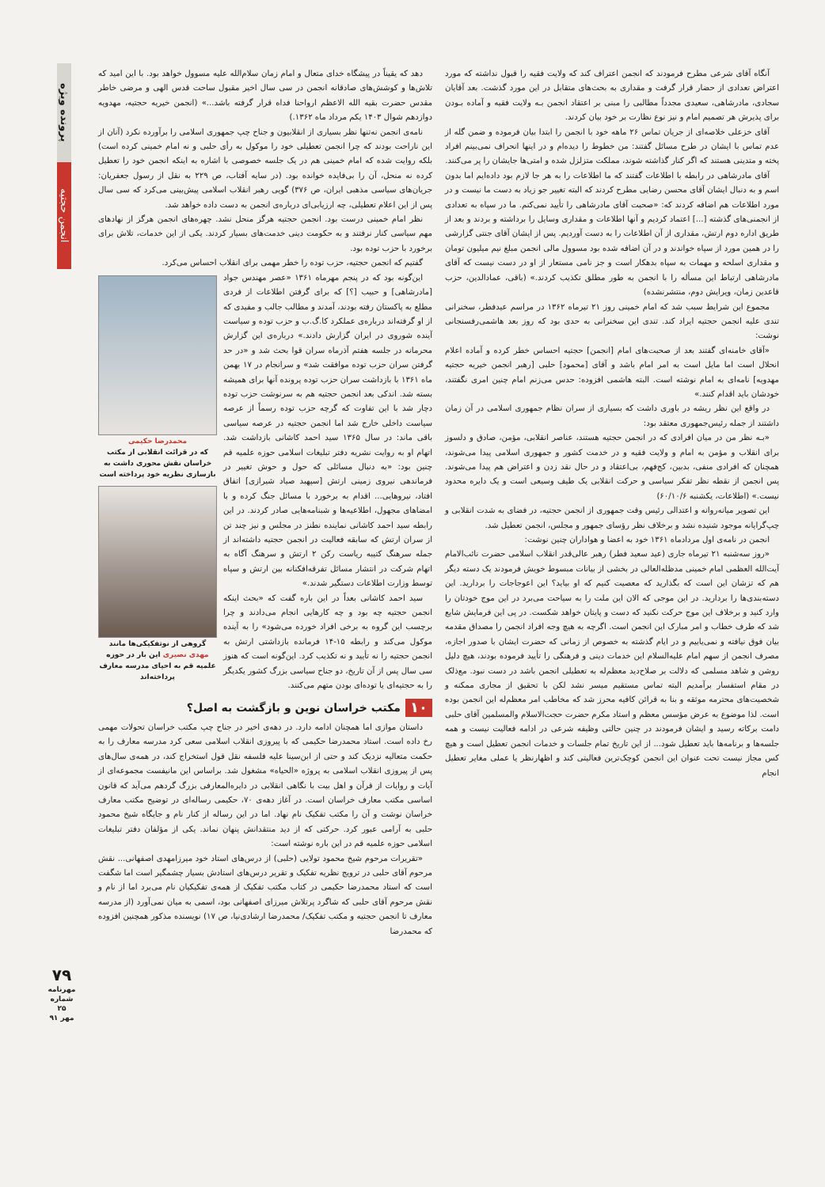آنگاه آقای شرعی مطرح فرمودند که انجمن اعتراف کند که ولایت فقیه را قبول نداشته که مورد اعتراض تعدادی از حضار قرار گرفت و مقداری به بحث‌های متقابل در این مورد گذشت. بعد آقایان سجادی، مادرشاهی، سعیدی مجدداً مطالبی را مبنی بر اعتقاد انجمن بـه ولایت فقیه و آماده بـودن برای پذیرش هر تصمیم امام و نیز نوع نظارت بر خود بیان کردند.
آقای خزعلی خلاصه‌ای از جریان تماس ۲۶ ماهه خود با انجمن را ابتدا بیان فرموده و ضمن گله از عدم تماس با ایشان در طرح مسائل گفتند: من خطوط را دیده‌ام و در اینها انحراف نمی‌بینم افراد پخته و متدینی هستند که اگر کنار گذاشته شوند، مملکت متزلزل شده و امتی‌ها جایشان را پر می‌کنند.
آقای مادرشاهی در رابطه با اطلاعات گفتند که ما اطلاعات را به هر جا لازم بود داده‌ایم اما بدون اسم و به دنبال ایشان آقای محسن رضایی مطرح کردند که البته تغییر جو زیاد به دست ما نیست و در مورد اطلاعات هم اضافه کردند که: «صحبت آقای مادرشاهی را تأیید نمی‌کنم. ما در سپاه به تعدادی از انجمنی‌های گذشته [...] اعتماد کردیم و آنها اطلاعات و مقداری وسایل را برداشته و بردند و بعد از طریق اداره دوم ارتش، مقداری از آن اطلاعات را به دست آوردیم. پس از ایشان آقای جنتی گزارشی را در همین مورد از سپاه خواندند و در آن اضافه شده بود مسوول مالی انجمن مبلغ نیم میلیون تومان و مقداری اسلحه و مهمات به سپاه بدهکار است و جز نامی مستعار از او در دست نیست که آقای مادرشاهی ارتباط این مسأله را با انجمن به طور مطلق تکذیب کردند.» (باقی، عمادالدین، حزب قاعدین زمان، ویرایش دوم، منتشرنشده)
مجموع این شرایط سبب شد که امام خمینی روز ۲۱ تیرماه ۱۳۶۲ در مراسم عیدفطر، سخنرانی تندی علیه انجمن حجتیه ایراد کند. تندی این سخنرانی به حدی بود که روز بعد هاشمی‌رفسنجانی نوشت:
«آقای خامنه‌ای گفتند بعد از صحبت‌های امام [انجمن] حجتیه احساس خطر کرده و آماده اعلام انحلال است اما مایل است به امر امام باشد و آقای [محمود] حلبی [رهبر انجمن خیریه حجتیه مهدویه] نامه‌ای به امام نوشته است. البته هاشمی افزوده: حدس می‌زنم امام چنین امری نگفتند، خودشان باید اقدام کنند.»
در واقع این نظر ریشه در باوری داشت که بسیاری از سران نظام جمهوری اسلامی در آن زمان داشتند از جمله رئیس‌جمهوری معتقد بود:
«بـه نظر من در میان افرادی که در انجمن حجتیه هستند، عناصر انقلابی، مؤمن، صادق و دلسوز برای انقلاب و مؤمن به امام و ولایت فقیه و در خدمت کشور و جمهوری اسلامی پیدا می‌شوند، همچنان که افرادی منفی، بدبین، کج‌فهم، بی‌اعتقاد و در حال نقد زدن و اعتراض هم پیدا می‌شوند. پس انجمن از نقطه نظر تفکر سیاسی و حرکت انقلابی یک طیف وسیعی است و یک دایره محدود نیست.» (اطلاعات، یکشنبه ۶۰/۱۰/۶)
این تصویر میانه‌روانه و اعتدالی رئیس وقت جمهوری از انجمن حجتیه، در فضای به شدت انقلابی و چپ‌گرایانه موجود شنیده نشد و برخلاف نظر رؤسای جمهور و مجلس، انجمن تعطیل شد.
انجمن در نامه‌ی اول مردادماه ۱۳۶۱ خود به اعضا و هواداران چنین نوشت:
«روز سه‌شنبه ۲۱ تیرماه جاری (عید سعید فطر) رهبر عالی‌قدر انقلاب اسلامی حضرت نائب‌الامام آیت‌الله العظمی امام خمینی مدظله‌العالی در بخشی از بیانات مبسوط خویش فرمودند یک دسته دیگر هم که تزشان این است که بگذارید که معصیت کنیم که او بیاید؟ این اعوجاجات را بردارید. این دسته‌بندی‌ها را بردارید. در این موجی که الان این ملت را به سیاحت می‌برد در این موج خودتان را وارد کنید و برخلاف این موج حرکت نکنید که دست و پایتان خواهد شکست. در پی این فرمایش شایع شد که طرف خطاب و امر مبارک این انجمن است. اگرچه به هیچ وجه افراد انجمن را مصداق مقدمه بیان فوق نیافته و نمی‌یابیم و در ایام گذشته به خصوص از زمانی که حضرت ایشان با صدور اجازه، مصرف انجمن از سهم امام علیه‌السلام این خدمات دینی و فرهنگی را تأیید فرموده بودند، هیچ دلیل روشن و شاهد مسلمی که دلالت بر صلاح‌دید معظم‌له به تعطیلی انجمن باشد در دست نبود. مع‌ذلک در مقام استفسار برآمدیم البته تماس مستقیم میسر نشد لکن با تحقیق از مجاری ممکنه و شخصیت‌های محترمه موثقه و بنا به قرائن کافیه محرز شد که مخاطب امر معظم‌له این انجمن بوده است. لذا موضوع به عرض مؤسس معظم و استاد مکرم حضرت حجت‌الاسلام والمسلمین آقای حلبی دامت برکاته رسید و ایشان فرمودند در چنین حالتی وظیفه شرعی در ادامه فعالیت نیست و همه جلسه‌ها و برنامه‌ها باید تعطیل شود... از این تاریخ تمام جلسات و خدمات انجمن تعطیل است و هیچ کس مجاز نیست تحت عنوان این انجمن کوچک‌ترین فعالیتی کند و اظهارنظر یا عملی مغایر تعطیل انجام
دهد که یقیناً در پیشگاه خدای متعال و امام زمان سلام‌الله علیه مسوول خواهد بود. با این امید که تلاش‌ها و کوشش‌های صادقانه انجمن در سی سال اخیر مقبول ساحت قدس الهی و مرضی خاطر مقدس حضرت بقیه الله الاعظم ارواحنا فداه قرار گرفته باشد...» (انجمن خیریه حجتیه، مهدویه دوازدهم شوال ۱۴۰۳ یکم مرداد ماه ۱۳۶۲.)
نامه‌ی انجمن نه‌تنها نظر بسیاری از انقلابیون و جناح چپ جمهوری اسلامی را برآورده نکرد (آنان از این ناراحت بودند که چرا انجمن تعطیلی خود را موکول به رأی حلبی و نه امام خمینی کرده است) بلکه روایت شده که امام خمینی هم در یک جلسه خصوصی با اشاره به اینکه انجمن خود را تعطیل کرده نه منحل، آن را بی‌فایده خوانده بود. (در سایه آفتاب، ص ۲۲۹ به نقل از رسول جعفریان: جریان‌های سیاسی مذهبی ایران، ص ۳۷۶) گویی رهبر انقلاب اسلامی پیش‌بینی می‌کرد که سی سال پس از این اعلام تعطیلی، چه ارزیابی‌ای درباره‌ی انجمن به دست داده خواهد شد.
نظر امام خمینی درست بود. انجمن حجتیه هرگز منحل نشد. چهره‌های انجمن هرگز از نهادهای مهم سیاسی کنار نرفتند و به حکومت دینی خدمت‌های بسیار کردند. یکی از این خدمات، تلاش برای برخورد با حزب توده بود.
گفتیم که انجمن حجتیه، حزب توده را خطر مهمی برای انقلاب احساس می‌کرد.
محمدرضا حکیمی
که در قرائت انقلابی از مکتب خراسان نقش محوری داشت به بازسازی نظریه خود پرداخته است
گروهی از نوتفکیکی‌ها مانند مهدی نصیری این بار در حوزه علمیه قم به احیای مدرسه معارف پرداخته‌اند
این‌گونه بود که در پنجم مهرماه ۱۳۶۱ «عصر مهندس جواد [مادرشاهی] و حبیب [؟] که برای گرفتن اطلاعات از فردی مطلع به پاکستان رفته بودند، آمدند و مطالب جالب و مفیدی که از او گرفته‌اند درباره‌ی عملکرد کا.گ.ب و حزب توده و سیاست آینده شوروی در ایران گزارش دادند.» درباره‌ی این گزارش محرمانه در جلسه هفتم آذرماه سران قوا بحث شد و «در حد گرفتن سران حزب توده موافقت شد» و سرانجام در ۱۷ بهمن ماه ۱۳۶۱ با بازداشت سران حزب توده پرونده آنها برای همیشه بسته شد. اندکی بعد انجمن حجتیه هم به سرنوشت حزب توده دچار شد با این تفاوت که گرچه حزب توده رسماً از عرصه سیاست داخلی خارج شد اما انجمن حجتیه در عرصه سیاسی باقی ماند: در سال ۱۳۶۵ سید احمد کاشانی بازداشت شد. اتهام او به روایت نشریه دفتر تبلیغات اسلامی حوزه علمیه قم چنین بود: «به دنبال مسائلی که حول و حوش تغییر در فرماندهی نیروی زمینی ارتش [سپهبد صیاد شیرازی] اتفاق افتاد، نیروهایی... اقدام به برخورد با مسائل جنگ کرده و با امضاهای مجهول، اطلاعیه‌ها و شبنامه‌هایی صادر کردند. در این رابطه سید احمد کاشانی نماینده نطنز در مجلس و نیز چند تن از سران ارتش که سابقه فعالیت در انجمن حجتیه داشته‌اند از جمله سرهنگ کتیبه ریاست رکن ۲ ارتش و سرهنگ آگاه به اتهام شرکت در انتشار مسائل تفرقه‌افکنانه بین ارتش و سپاه توسط وزارت اطلاعات دستگیر شدند.»
سید احمد کاشانی بعداً در این باره گفت که «بحث اینکه انجمن حجتیه چه بود و چه کارهایی انجام می‌دادند و چرا برچسب این گروه به برخی افراد خورده می‌شود» را به آینده موکول می‌کند و رابطه ۱۵-۱۴ فرمانده بازداشتی ارتش به انجمن حجتیه را نه تأیید و نه تکذیب کرد. این‌گونه است که هنوز سی سال پس از آن تاریخ، دو جناح سیاسی بزرگ کشور یکدیگر را به حجتیه‌ای یا توده‌ای بودن متهم می‌کنند.
۱۰ مکتب خراسان نوین و بازگشت به اصل؟
داستان موازی اما همچنان ادامه دارد. در دهه‌ی اخیر در جناح چپ مکتب خراسان تحولات مهمی رخ داده است. استاد محمدرضا حکیمی که با پیروزی انقلاب اسلامی سعی کرد مدرسه معارف را به حکمت متعالیه نزدیک کند و حتی از ابن‌سینا علیه فلسفه نقل قول استخراج کند، در همه‌ی سال‌های پس از پیروزی انقلاب اسلامی به پروژه «الحیاه» مشغول شد. براساس این مانیفست مجموعه‌ای از آیات و روایات از قرآن و اهل بیت با نگاهی انقلابی در دایره‌المعارفی بزرگ گردهم می‌آید که قانون اساسی مکتب معارف خراسان است. در آغاز دهه‌ی ۷۰، حکیمی رساله‌ای در توضیح مکتب معارف خراسان نوشت و آن را مکتب تفکیک نام نهاد. اما در این رساله از کنار نام و جایگاه شیخ محمود حلبی به آرامی عبور کرد. حرکتی که از دید منتقدانش پنهان نماند. یکی از مؤلفان دفتر تبلیغات اسلامی حوزه علمیه قم در این باره نوشته است:
«تقریرات مرحوم شیخ محمود تولایی (حلبی) از درس‌های استاد خود میرزامهدی اصفهانی... نقش مرحوم آقای حلبی در ترویج نظریه تفکیک و تقریر درس‌های استادش بسیار چشمگیر است اما شگفت است که استاد محمدرضا حکیمی در کتاب مکتب تفکیک از همه‌ی تفکیکیان نام می‌برد اما از نام و نقش مرحوم آقای حلبی که شاگرد پرتلاش میرزای اصفهانی بود، اسمی به میان نمی‌آورد (از مدرسه معارف تا انجمن حجتیه و مکتب تفکیک/ محمدرضا ارشادی‌نیا، ص ۱۷) نویسنده مذکور همچنین افزوده که محمدرضا
پرونده ویژه
انجمن حجتیه
۷۹
مهرنامه
شماره ۲۵
مهر ۹۱